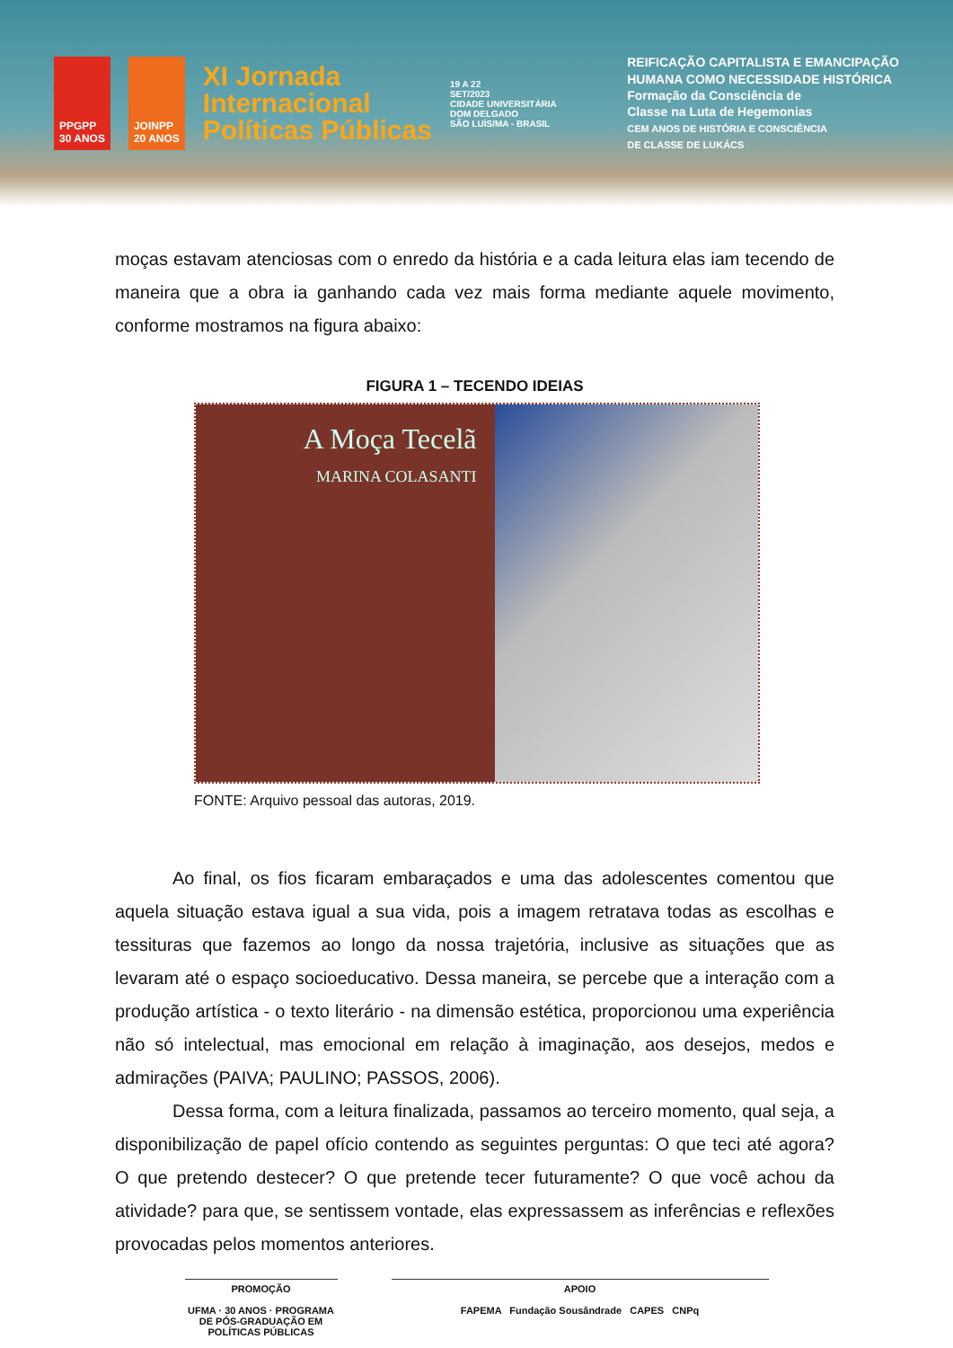PPGPP
30 ANOS
JOINPP
20 ANOS
XI Jornada
Internacional
Políticas Públicas
19 A 22
SET/2023
CIDADE UNIVERSITÁRIA
DOM DELGADO
SÃO LUÍS/MA - BRASIL
REIFICAÇÃO CAPITALISTA E EMANCIPAÇÃO
HUMANA COMO NECESSIDADE HISTÓRICA
Formação da Consciência de
Classe na Luta de Hegemonias
CEM ANOS DE HISTÓRIA E CONSCIÊNCIA
DE CLASSE DE LUKÁCS
moças estavam atenciosas com o enredo da história e a cada leitura elas iam tecendo de maneira que a obra ia ganhando cada vez mais forma mediante aquele movimento, conforme mostramos na figura abaixo:
FIGURA 1 – TECENDO IDEIAS
A Moça Tecelã
MARINA COLASANTI
FONTE: Arquivo pessoal das autoras, 2019.
Ao final, os fios ficaram embaraçados e uma das adolescentes comentou que aquela situação estava igual a sua vida, pois a imagem retratava todas as escolhas e tessituras que fazemos ao longo da nossa trajetória, inclusive as situações que as levaram até o espaço socioeducativo. Dessa maneira, se percebe que a interação com a produção artística - o texto literário - na dimensão estética, proporcionou uma experiência não só intelectual, mas emocional em relação à imaginação, aos desejos, medos e admirações (PAIVA; PAULINO; PASSOS, 2006).
Dessa forma, com a leitura finalizada, passamos ao terceiro momento, qual seja, a disponibilização de papel ofício contendo as seguintes perguntas: O que teci até agora? O que pretendo destecer? O que pretende tecer futuramente? O que você achou da atividade? para que, se sentissem vontade, elas expressassem as inferências e reflexões provocadas pelos momentos anteriores.
PROMOÇÃO
UFMA · 30 ANOS · PROGRAMA DE PÓS-GRADUAÇÃO EM POLÍTICAS PÚBLICAS
APOIO
FAPEMA Fundação Sousândrade CAPES CNPq